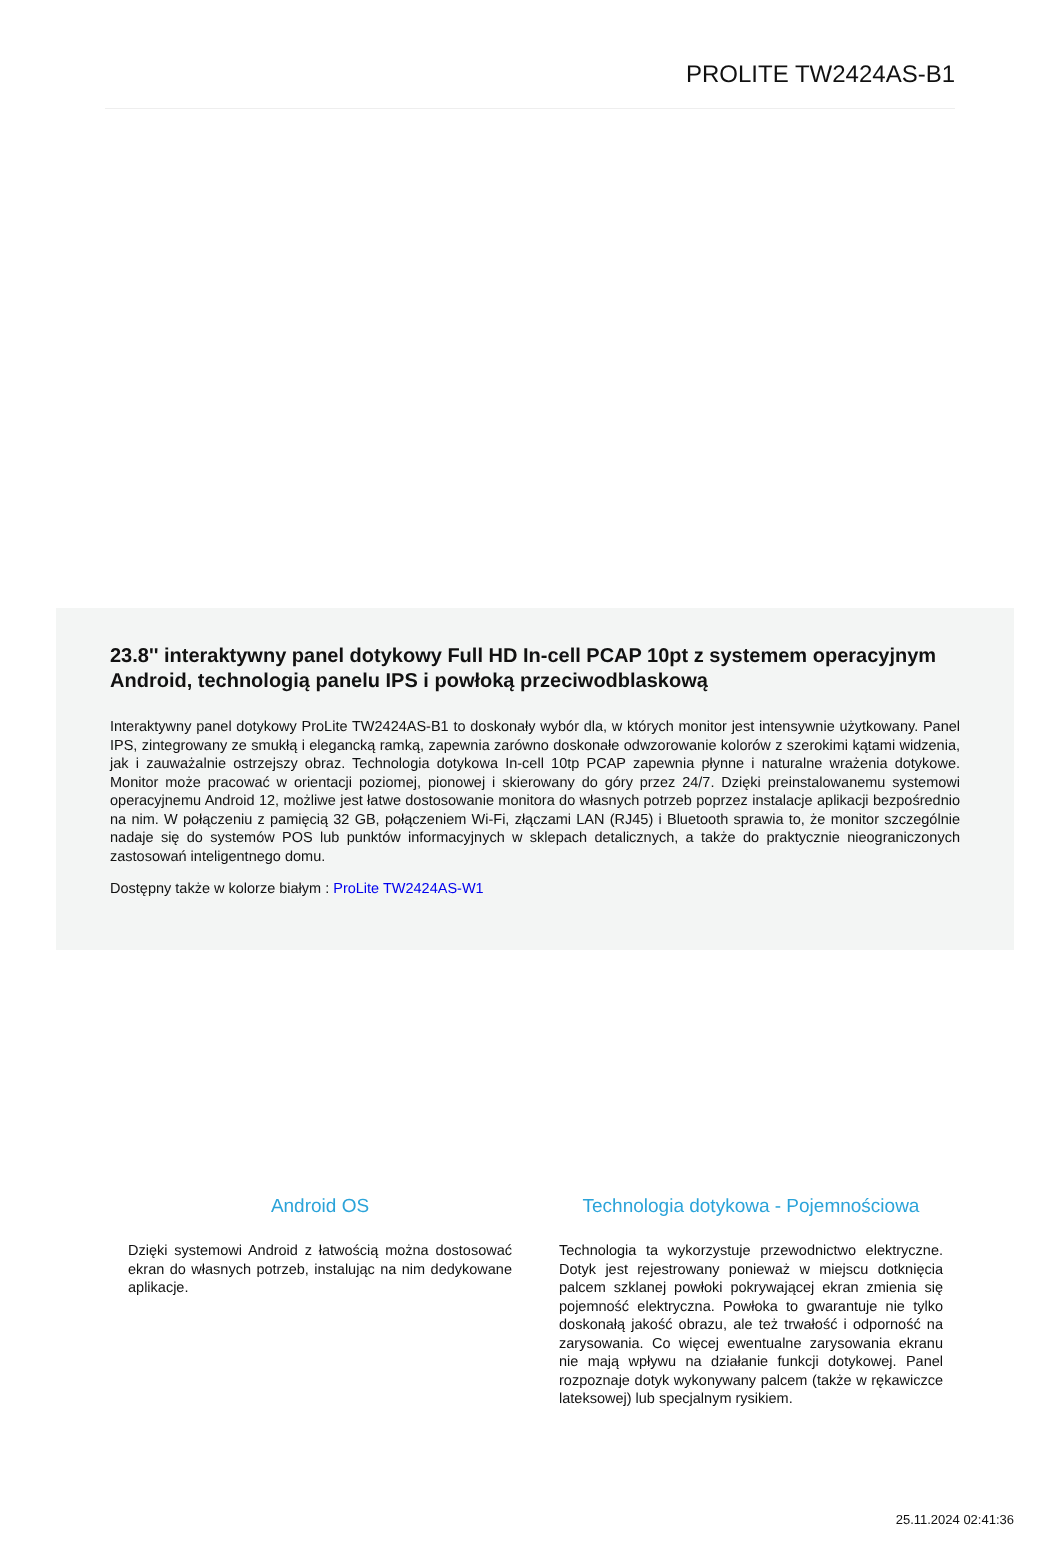PROLITE TW2424AS-B1
23.8'' interaktywny panel dotykowy Full HD In-cell PCAP 10pt z systemem operacyjnym Android, technologią panelu IPS i powłoką przeciwodblaskową
Interaktywny panel dotykowy ProLite TW2424AS-B1 to doskonały wybór dla, w których monitor jest intensywnie użytkowany. Panel IPS, zintegrowany ze smukłą i elegancką ramką, zapewnia zarówno doskonałe odwzorowanie kolorów z szerokimi kątami widzenia, jak i zauważalnie ostrzejszy obraz. Technologia dotykowa In-cell 10tp PCAP zapewnia płynne i naturalne wrażenia dotykowe. Monitor może pracować w orientacji poziomej, pionowej i skierowany do góry przez 24/7. Dzięki preinstalowanemu systemowi operacyjnemu Android 12, możliwe jest łatwe dostosowanie monitora do własnych potrzeb poprzez instalacje aplikacji bezpośrednio na nim. W połączeniu z pamięcią 32 GB, połączeniem Wi-Fi, złączami LAN (RJ45) i Bluetooth sprawia to, że monitor szczególnie nadaje się do systemów POS lub punktów informacyjnych w sklepach detalicznych, a także do praktycznie nieograniczonych zastosowań inteligentnego domu.
Dostępny także w kolorze białym : ProLite TW2424AS-W1
Android OS
Dzięki systemowi Android z łatwością można dostosować ekran do własnych potrzeb, instalując na nim dedykowane aplikacje.
Technologia dotykowa - Pojemnościowa
Technologia ta wykorzystuje przewodnictwo elektryczne. Dotyk jest rejestrowany ponieważ w miejscu dotknięcia palcem szklanej powłoki pokrywającej ekran zmienia się pojemność elektryczna. Powłoka to gwarantuje nie tylko doskonałą jakość obrazu, ale też trwałość i odporność na zarysowania. Co więcej ewentualne zarysowania ekranu nie mają wpływu na działanie funkcji dotykowej. Panel rozpoznaje dotyk wykonywany palcem (także w rękawiczce lateksowej) lub specjalnym rysikiem.
25.11.2024 02:41:36